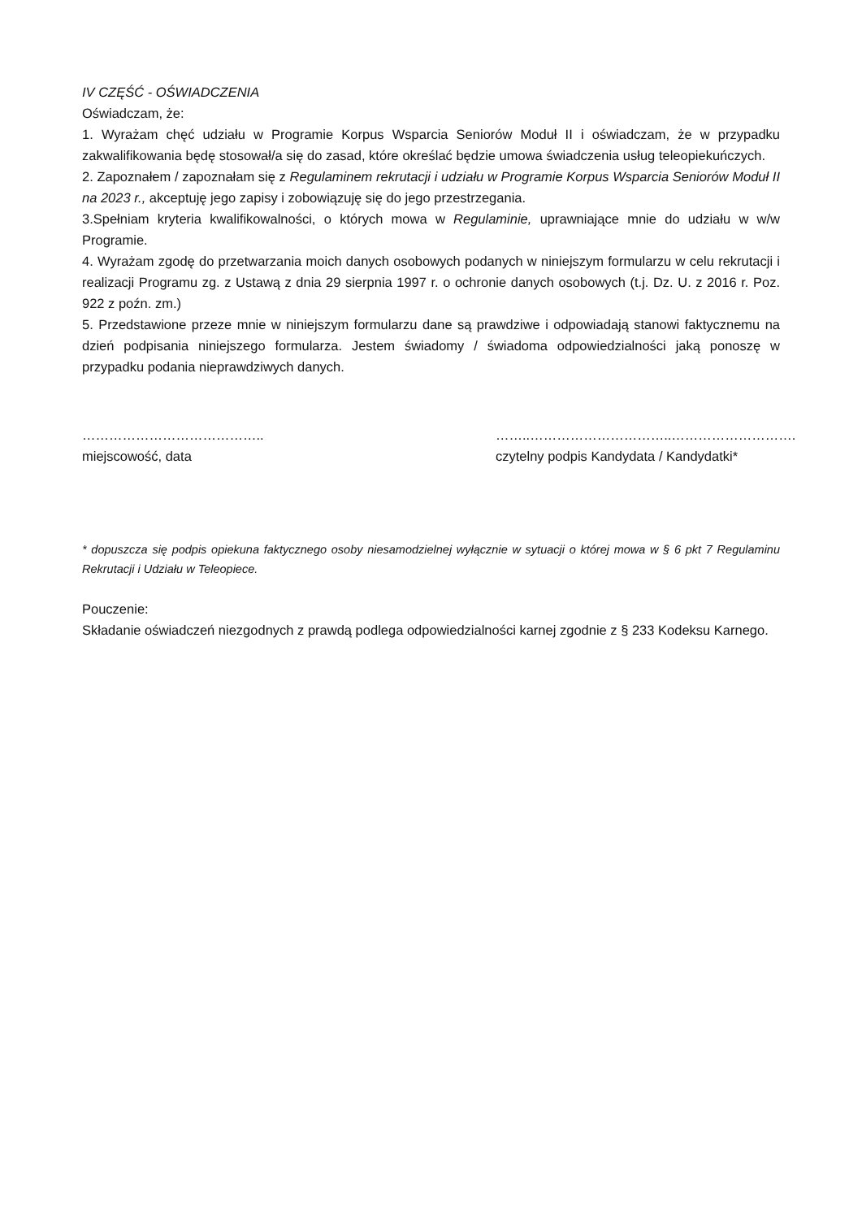IV CZĘŚĆ - OŚWIADCZENIA
Oświadczam, że:
1. Wyrażam chęć udziału w Programie Korpus Wsparcia Seniorów Moduł II i oświadczam, że w przypadku zakwalifikowania będę stosował/a się do zasad, które określać będzie umowa świadczenia usług teleopiekuńczych.
2. Zapoznałem / zapoznałam się z Regulaminem rekrutacji i udziału w Programie Korpus Wsparcia Seniorów Moduł II na 2023 r., akceptuję jego zapisy i zobowiązuję się do jego przestrzegania.
3.Spełniam kryteria kwalifikowalności, o których mowa w Regulaminie, uprawniające mnie do udziału w w/w Programie.
4. Wyrażam zgodę do przetwarzania moich danych osobowych podanych w niniejszym formularzu w celu rekrutacji i realizacji Programu zg. z Ustawą z dnia 29 sierpnia 1997 r. o ochronie danych osobowych (t.j. Dz. U. z 2016 r. Poz. 922 z poźn. zm.)
5. Przedstawione przeze mnie w niniejszym formularzu dane są prawdziwe i odpowiadają stanowi faktycznemu na dzień podpisania niniejszego formularza. Jestem świadomy / świadoma odpowiedzialności jaką ponoszę w przypadku podania nieprawdziwych danych.
…………………………………..
miejscowość, data
……..…………………………..……………………….
czytelny podpis Kandydata / Kandydatki*
* dopuszcza się podpis opiekuna faktycznego osoby niesamodzielnej wyłącznie w sytuacji o której mowa w § 6 pkt 7 Regulaminu Rekrutacji i Udziału w Teleopiece.
Pouczenie:
Składanie oświadczeń niezgodnych z prawdą podlega odpowiedzialności karnej zgodnie z § 233 Kodeksu Karnego.